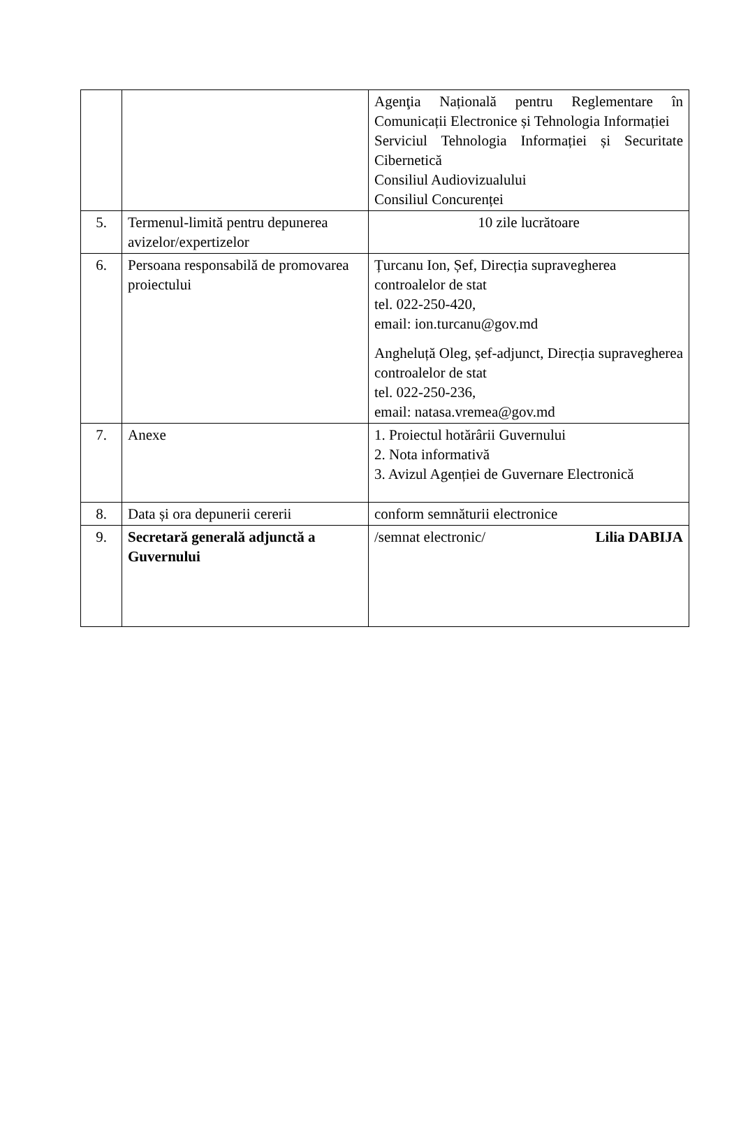| | | Agenţia Națională pentru Reglementare în Comunicații Electronice și Tehnologia Informației Serviciul Tehnologia Informației și Securitate Cibernetică Consiliul Audiovizualului Consiliul Concurenței |
| 5. | Termenul-limită pentru depunerea avizelor/expertizelor | 10 zile lucrătoare |
| 6. | Persoana responsabilă de promovarea proiectului | Țurcanu Ion, Șef, Direcția supravegherea controalelor de stat tel. 022-250-420, email: ion.turcanu@gov.md Angheluță Oleg, șef-adjunct, Direcția supravegherea controalelor de stat tel. 022-250-236, email: natasa.vremea@gov.md |
| 7. | Anexe | 1. Proiectul hotărârii Guvernului 2. Nota informativă 3. Avizul Agenției de Guvernare Electronică |
| 8. | Data și ora depunerii cererii | conform semnăturii electronice |
| 9. | Secretară generală adjunctă a Guvernului | /semnat electronic/ Lilia DABIJA |